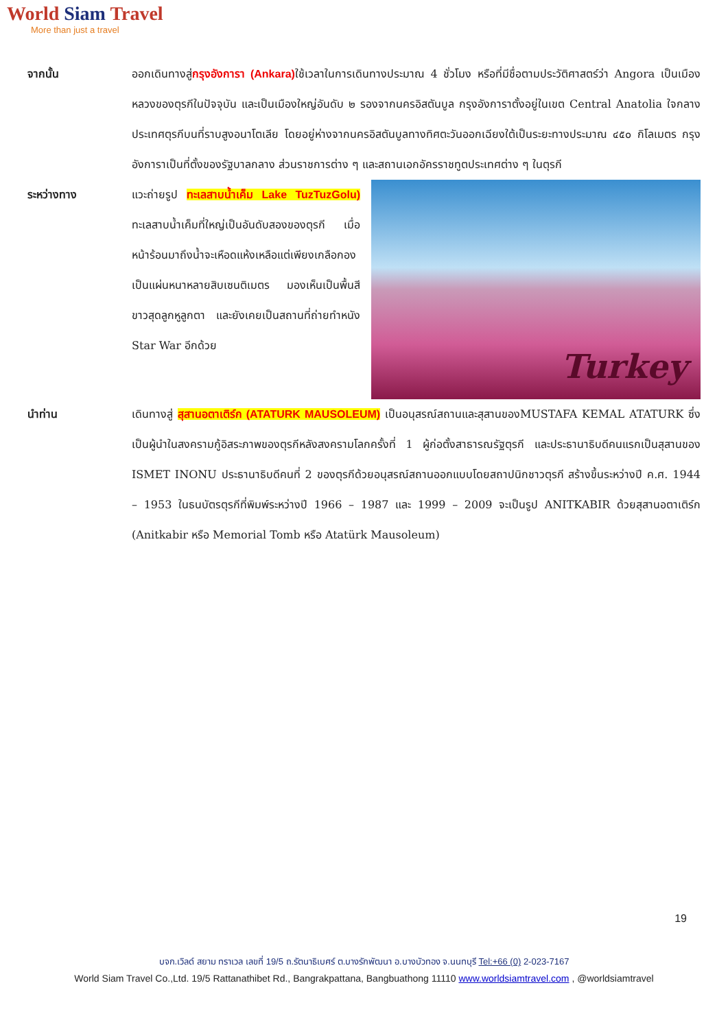World Siam Travel
More than just a travel
จากนั้น ออกเดินทางสู่กรุงอังการา (Ankara) ใช้เวลาในการเดินทางประมาณ 4 ชั่วโมง หรือที่มีชื่อตามประวัติศาสตร์ว่า Angora เป็นเมืองหลวงของตุรกีในปัจจุบัน และเป็นเมืองใหญ่อันดับ ๒ รองจากนครอิสตันบูล กรุงอังการาตั้งอยู่ในเขต Central Anatolia ใจกลางประเทศตุรกีบนที่ราบสูงอนาโตเลีย โดยอยู่ห่างจากนครอิสตันบูลทางทิศตะวันออกเฉียงใต้เป็นระยะทางประมาณ ๔๕๐ กิโลเมตร กรุงอังการาเป็นที่ตั้งของรัฐบาลกลาง ส่วนราชการต่าง ๆ และสถานเอกอัครราชทูตประเทศต่าง ๆ ในตุรกี
ระหว่างทาง แวะถ่ายรูป ทะเลสาบน้ำเค็ม Lake TuzTuzGolu) ทะเลสาบน้ำเค็มที่ใหญ่เป็นอันดับสองของตุรกี เมื่อหน้าร้อนมาถึงน้ำจะเหือดแห้งเหลือแต่เพียงเกลือกองเป็นแผ่นหนาหลายสิบเซนติเมตร มองเห็นเป็นพื้นสีขาวสุดลูกหูลูกตา และยังเคยเป็นสถานที่ถ่ายทำหนัง Star War อีกด้วย
Turkey
นำท่าน เดินทางสู่ สุสานอตาเติร์ก (ATATURK MAUSOLEUM) เป็นอนุสรณ์สถานและสุสานของMUSTAFA KEMAL ATATURK ซึ่งเป็นผู้นำในสงครามกู้อิสระภาพของตุรกีหลังสงครามโลกครั้งที่ 1 ผู้ก่อตั้งสาธารณรัฐตุรกี และประธานาธิบดีคนแรกเป็นสุสานของ ISMET INONU ประธานาธิบดีคนที่ 2 ของตุรกีด้วยอนุสรณ์สถานออกแบบโดยสถาปนิกชาวตุรกี สร้างขึ้นระหว่างปี ค.ศ. 1944 – 1953 ในธนบัตรตุรกีที่พิมพ์ระหว่างปี 1966 – 1987 และ 1999 – 2009 จะเป็นรูป ANITKABIR ด้วยสุสานอตาเติร์ก (Anitkabir หรือ Memorial Tomb หรือ Atatürk Mausoleum)
19
บจก.เวิลด์ สยาม ทราเวล เลขที่ 19/5 ถ.รัตนาธิเบศร์ ต.บางรักพัฒนา อ.บางบัวทอง จ.นนทบุรี Tel:+66 (0) 2-023-7167
World Siam Travel Co.,Ltd. 19/5 Rattanathibet Rd., Bangrakpattana, Bangbuathong 11110 www.worldsiamtravel.com , @worldsiamtravel